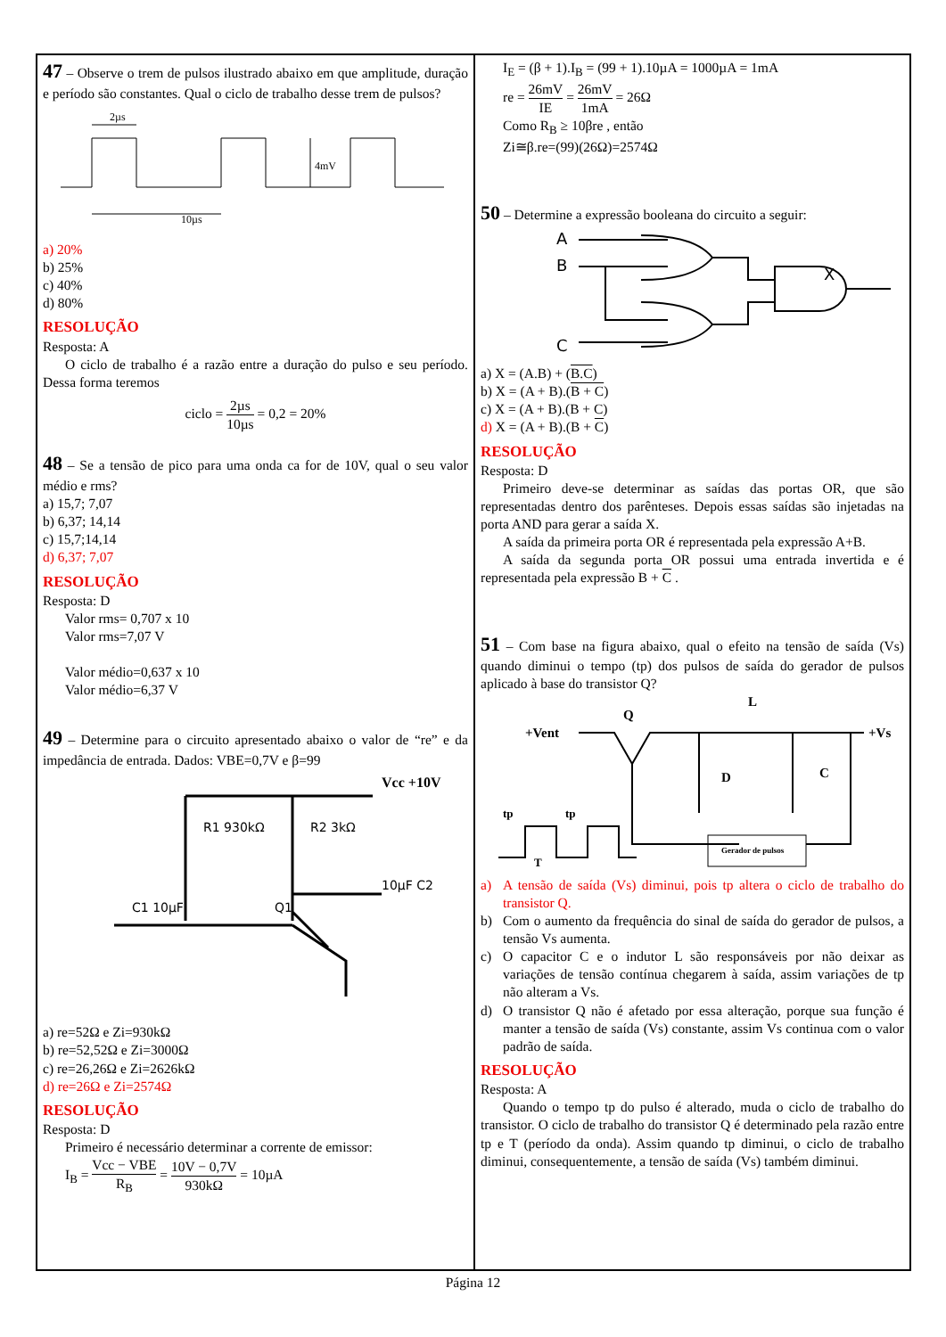47 – Observe o trem de pulsos ilustrado abaixo em que amplitude, duração e período são constantes. Qual o ciclo de trabalho desse trem de pulsos?
2µs
10µs
4mV
a) 20%
b) 25%
c) 40%
d) 80%
RESOLUÇÃO
Resposta: A
O ciclo de trabalho é a razão entre a duração do pulso e seu período. Dessa forma teremos
ciclo = 2µs 10µs = 0,2 = 20%
48 – Se a tensão de pico para uma onda ca for de 10V, qual o seu valor médio e rms?
a) 15,7; 7,07
b) 6,37; 14,14
c) 15,7;14,14
d) 6,37; 7,07
RESOLUÇÃO
Resposta: D
Valor rms= 0,707 x 10
Valor rms=7,07 V
Valor médio=0,637 x 10
Valor médio=6,37 V
49 – Determine para o circuito apresentado abaixo o valor de “re” e da impedância de entrada. Dados: VBE=0,7V e β=99
R1 930kΩ
R2 3kΩ
Vcc +10V
10µF C2
C1 10µF
Q1
a) re=52Ω e Zi=930kΩ
b) re=52,52Ω e Zi=3000Ω
c) re=26,26Ω e Zi=2626kΩ
d) re=26Ω e Zi=2574Ω
RESOLUÇÃO
Resposta: D
Primeiro é necessário determinar a corrente de emissor:
I<sub>B</sub> = Vcc − VBE R<sub>B</sub> = 10V − 0,7V 930kΩ = 10µA
I<sub>E</sub> = (β + 1).I<sub>B</sub> = (99 + 1).10µA = 1000µA = 1mA
re = 26mV IE = 26mV 1mA = 26Ω
Como R<sub>B</sub> ≥ 10βre , então
Zi≅β.re=(99)(26Ω)=2574Ω
50 – Determine a expressão booleana do circuito a seguir:
A
B
C
X
a) X = (A.B) + (B.C)
b) X = (A + B).(B + C)
c) X = (A + B).(B + C)
d) X = (A + B).(B + C)
RESOLUÇÃO
Resposta: D
Primeiro deve-se determinar as saídas das portas OR, que são representadas dentro dos parênteses. Depois essas saídas são injetadas na porta AND para gerar a saída X.
A saída da primeira porta OR é representada pela expressão A+B.
A saída da segunda porta OR possui uma entrada invertida e é representada pela expressão B + C .
51 – Com base na figura abaixo, qual o efeito na tensão de saída (Vs) quando diminui o tempo (tp) dos pulsos de saída do gerador de pulsos aplicado à base do transistor Q?
+Vent
Q
L
+Vs
D
C
tp
tp
T
Gerador de pulsos
a) A tensão de saída (Vs) diminui, pois tp altera o ciclo de trabalho do transistor Q.
b) Com o aumento da frequência do sinal de saída do gerador de pulsos, a tensão Vs aumenta.
c) O capacitor C e o indutor L são responsáveis por não deixar as variações de tensão contínua chegarem à saída, assim variações de tp não alteram a Vs.
d) O transistor Q não é afetado por essa alteração, porque sua função é manter a tensão de saída (Vs) constante, assim Vs continua com o valor padrão de saída.
RESOLUÇÃO
Resposta: A
Quando o tempo tp do pulso é alterado, muda o ciclo de trabalho do transistor. O ciclo de trabalho do transistor Q é determinado pela razão entre tp e T (período da onda). Assim quando tp diminui, o ciclo de trabalho diminui, consequentemente, a tensão de saída (Vs) também diminui.
Página 12